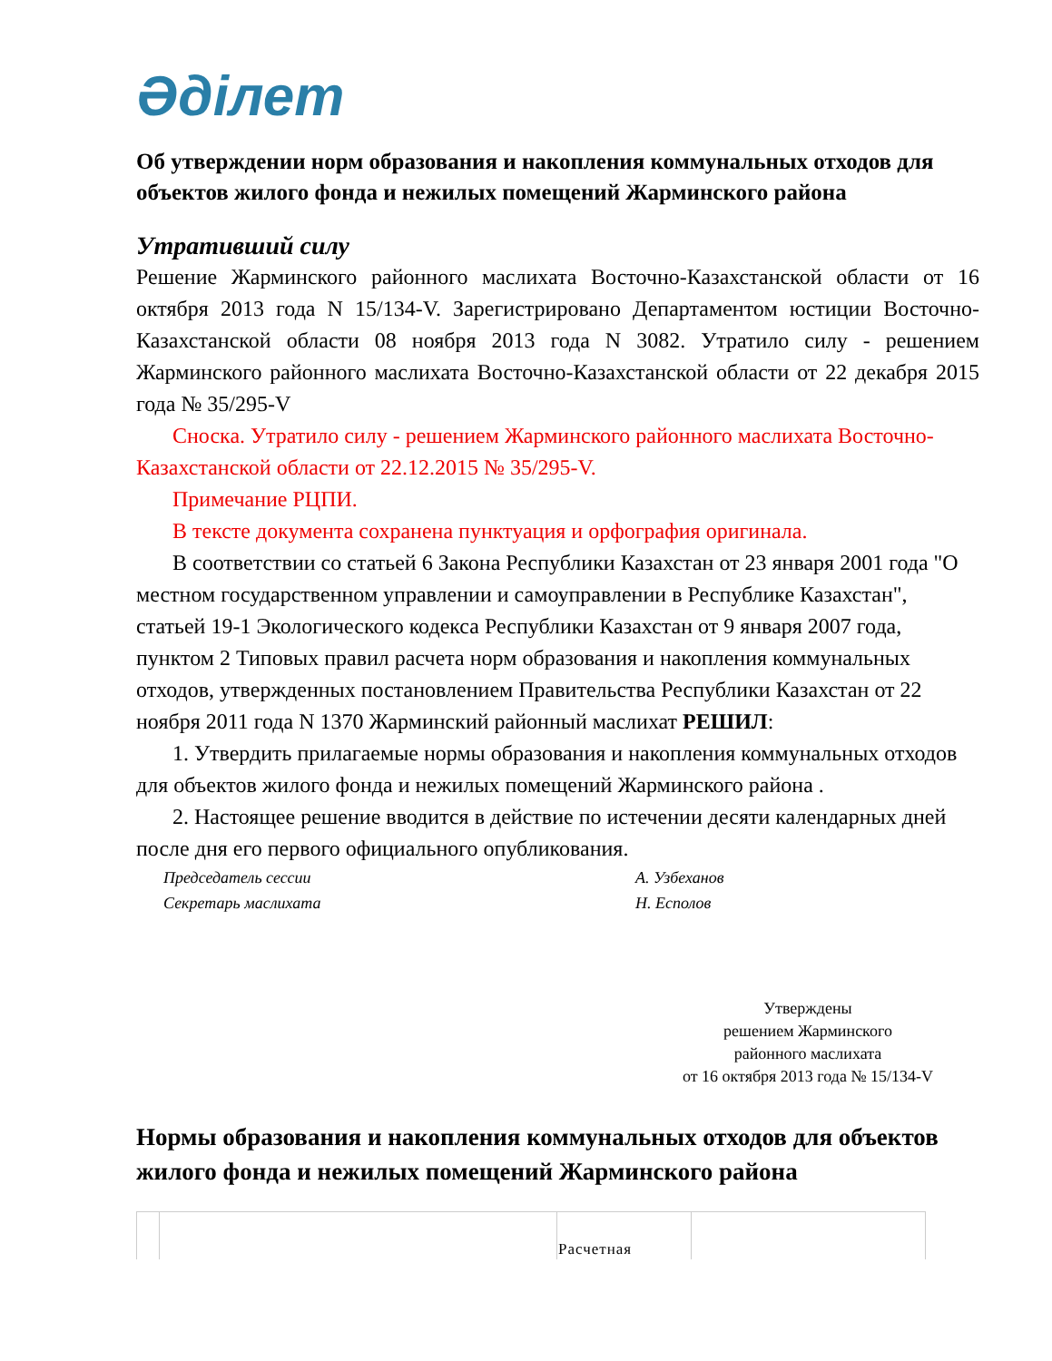Әділет
Об утверждении норм образования и накопления коммунальных отходов для объектов жилого фонда и нежилых помещений Жарминского района
Утративший силу
Решение Жарминского районного маслихата Восточно-Казахстанской области от 16 октября 2013 года N 15/134-V. Зарегистрировано Департаментом юстиции Восточно-Казахстанской области 08 ноября 2013 года N 3082. Утратило силу - решением Жарминского районного маслихата Восточно-Казахстанской области от 22 декабря 2015 года № 35/295-V
Сноска. Утратило силу - решением Жарминского районного маслихата Восточно-Казахстанской области от 22.12.2015 № 35/295-V.
Примечание РЦПИ.
В тексте документа сохранена пунктуация и орфография оригинала.
В соответствии со статьей 6 Закона Республики Казахстан от 23 января 2001 года "О местном государственном управлении и самоуправлении в Республике Казахстан", статьей 19-1 Экологического кодекса Республики Казахстан от 9 января 2007 года, пунктом 2 Типовых правил расчета норм образования и накопления коммунальных отходов, утвержденных постановлением Правительства Республики Казахстан от 22 ноября 2011 года N 1370 Жарминский районный маслихат РЕШИЛ:
1. Утвердить прилагаемые нормы образования и накопления коммунальных отходов для объектов жилого фонда и нежилых помещений Жарминского района .
2. Настоящее решение вводится в действие по истечении десяти календарных дней после дня его первого официального опубликования.
Председатель сессии А. Узбеханов
Секретарь маслихата Н. Есполов
Утверждены
решением Жарминского
районного маслихата
от 16 октября 2013 года № 15/134-V
Нормы образования и накопления коммунальных отходов для объектов жилого фонда и нежилых помещений Жарминского района
| | | Расчетная | |